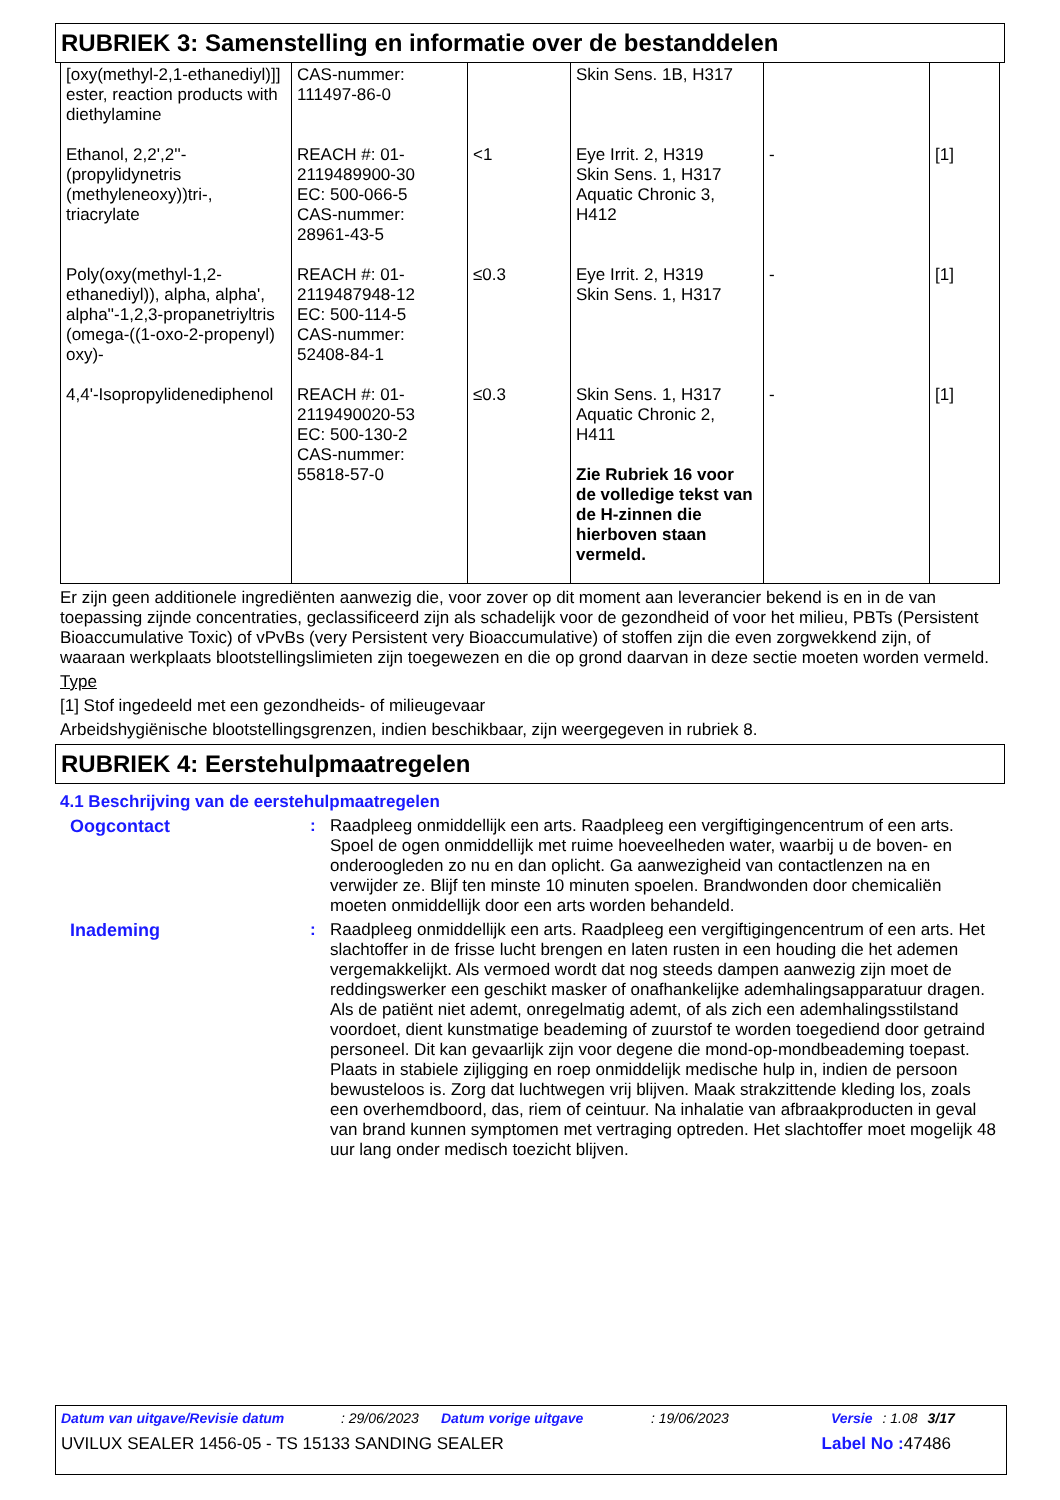RUBRIEK 3: Samenstelling en informatie over de bestanddelen
| [oxy(methyl-2,1-ethanediyl)]] ester, reaction products with diethylamine | CAS-nummer: 111497-86-0 | | Skin Sens. 1B, H317 | | |
| Ethanol, 2,2',2''-(propylidynetris (methyleneoxy))tri-, triacrylate | REACH #: 01-2119489900-30 EC: 500-066-5 CAS-nummer: 28961-43-5 | <1 | Eye Irrit. 2, H319 Skin Sens. 1, H317 Aquatic Chronic 3, H412 | - | [1] |
| Poly(oxy(methyl-1,2-ethanediyl)), alpha, alpha', alpha''-1,2,3-propanetriyltris (omega-((1-oxo-2-propenyl) oxy)- | REACH #: 01-2119487948-12 EC: 500-114-5 CAS-nummer: 52408-84-1 | ≤0.3 | Eye Irrit. 2, H319 Skin Sens. 1, H317 | - | [1] |
| 4,4'-Isopropylidenediphenol | REACH #: 01-2119490020-53 EC: 500-130-2 CAS-nummer: 55818-57-0 | ≤0.3 | Skin Sens. 1, H317 Aquatic Chronic 2, H411 Zie Rubriek 16 voor de volledige tekst van de H-zinnen die hierboven staan vermeld. | - | [1] |
Er zijn geen additionele ingrediënten aanwezig die, voor zover op dit moment aan leverancier bekend is en in de van toepassing zijnde concentraties, geclassificeerd zijn als schadelijk voor de gezondheid of voor het milieu, PBTs (Persistent Bioaccumulative Toxic) of vPvBs (very Persistent very Bioaccumulative) of stoffen zijn die even zorgwekkend zijn, of waaraan werkplaats blootstellingslimieten zijn toegewezen en die op grond daarvan in deze sectie moeten worden vermeld.
Type
[1] Stof ingedeeld met een gezondheids- of milieugevaar
Arbeidshygiënische blootstellingsgrenzen, indien beschikbaar, zijn weergegeven in rubriek 8.
RUBRIEK 4: Eerstehulpmaatregelen
4.1 Beschrijving van de eerstehulpmaatregelen
Oogcontact : Raadpleeg onmiddellijk een arts. Raadpleeg een vergiftigingencentrum of een arts. Spoel de ogen onmiddellijk met ruime hoeveelheden water, waarbij u de boven- en onderoogleden zo nu en dan oplicht. Ga aanwezigheid van contactlenzen na en verwijder ze. Blijf ten minste 10 minuten spoelen. Brandwonden door chemicaliën moeten onmiddellijk door een arts worden behandeld.
Inademing : Raadpleeg onmiddellijk een arts. Raadpleeg een vergiftigingencentrum of een arts. Het slachtoffer in de frisse lucht brengen en laten rusten in een houding die het ademen vergemakkelijkt. Als vermoed wordt dat nog steeds dampen aanwezig zijn moet de reddingswerker een geschikt masker of onafhankelijke ademhalingsapparatuur dragen. Als de patiënt niet ademt, onregelmatig ademt, of als zich een ademhalingsstilstand voordoet, dient kunstmatige beademing of zuurstof te worden toegediend door getraind personeel. Dit kan gevaarlijk zijn voor degene die mond-op-mondbeademing toepast. Plaats in stabiele zijligging en roep onmiddelijk medische hulp in, indien de persoon bewusteloos is. Zorg dat luchtwegen vrij blijven. Maak strakzittende kleding los, zoals een overhemdboord, das, riem of ceintuur. Na inhalatie van afbraakproducten in geval van brand kunnen symptomen met vertraging optreden. Het slachtoffer moet mogelijk 48 uur lang onder medisch toezicht blijven.
Datum van uitgave/Revisie datum: 29/06/2023 Datum vorige uitgave: 19/06/2023 Versie: 1.08 3/17
UVILUX SEALER 1456-05 - TS 15133 SANDING SEALER Label No : 47486